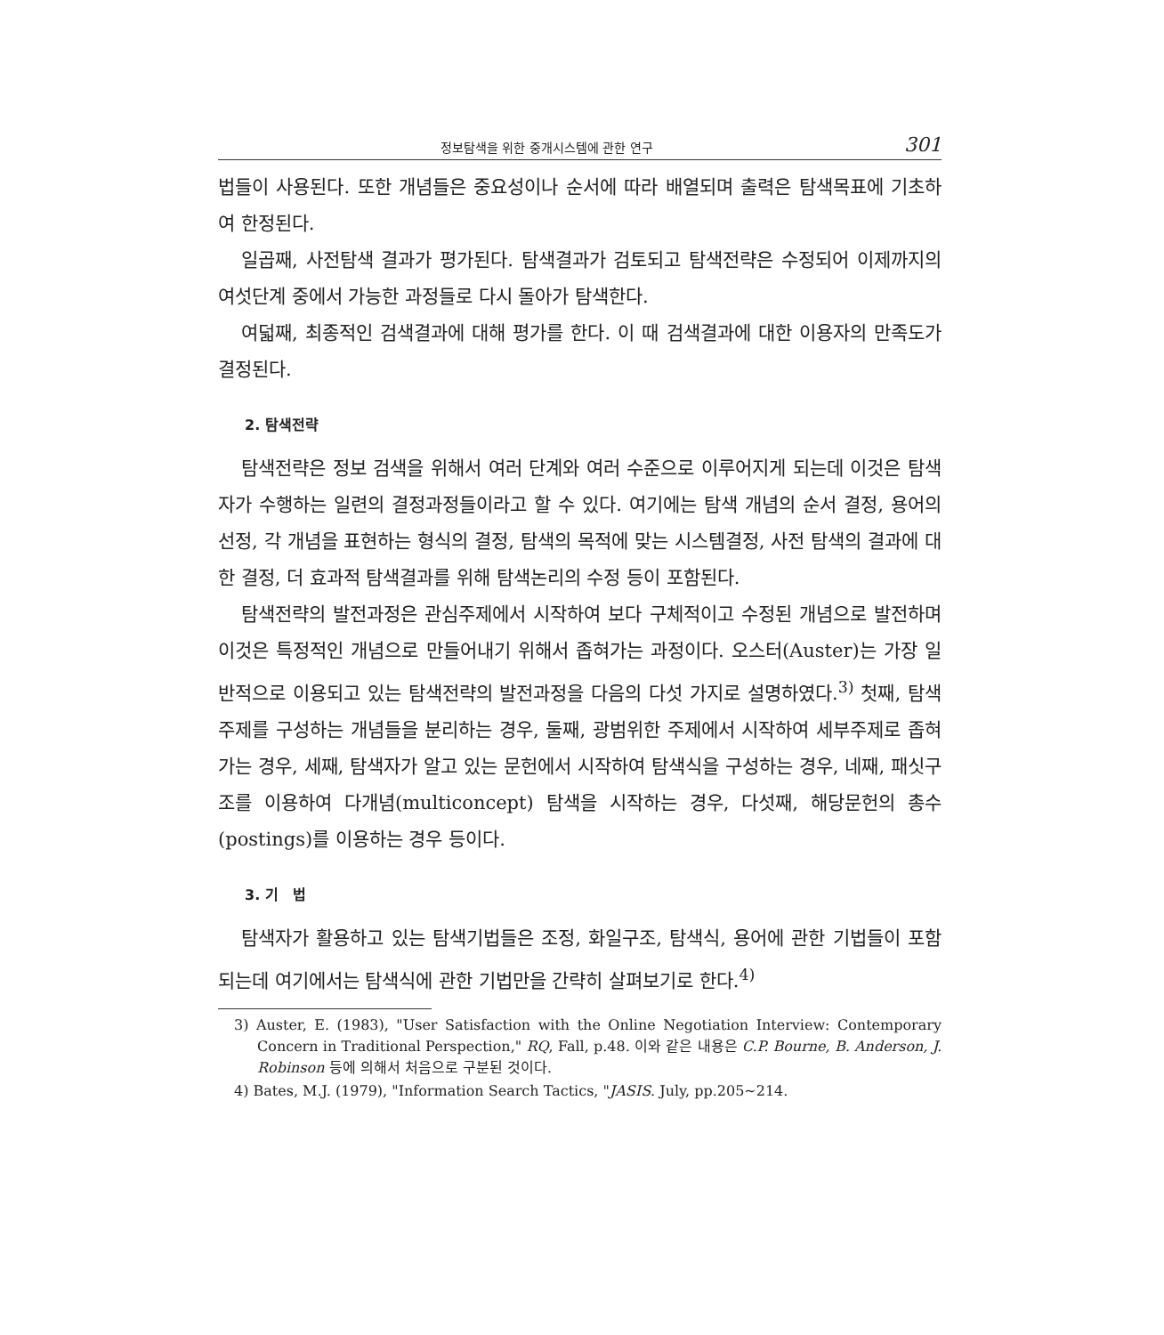정보탐색을 위한 중개시스템에 관한 연구 301
법들이 사용된다. 또한 개념들은 중요성이나 순서에 따라 배열되며 출력은 탐색목표에 기초하여 한정된다.
일곱째, 사전탐색 결과가 평가된다. 탐색결과가 검토되고 탐색전략은 수정되어 이제까지의 여섯단계 중에서 가능한 과정들로 다시 돌아가 탐색한다.
여덟째, 최종적인 검색결과에 대해 평가를 한다. 이 때 검색결과에 대한 이용자의 만족도가 결정된다.
2. 탐색전략
탐색전략은 정보 검색을 위해서 여러 단계와 여러 수준으로 이루어지게 되는데 이것은 탐색자가 수행하는 일련의 결정과정들이라고 할 수 있다. 여기에는 탐색 개념의 순서 결정, 용어의 선정, 각 개념을 표현하는 형식의 결정, 탐색의 목적에 맞는 시스템결정, 사전 탐색의 결과에 대한 결정, 더 효과적 탐색결과를 위해 탐색논리의 수정 등이 포함된다.
탐색전략의 발전과정은 관심주제에서 시작하여 보다 구체적이고 수정된 개념으로 발전하며 이것은 특정적인 개념으로 만들어내기 위해서 좁혀가는 과정이다. 오스터(Auster)는 가장 일반적으로 이용되고 있는 탐색전략의 발전과정을 다음의 다섯 가지로 설명하였다.<sup>3)</sup> 첫째, 탐색주제를 구성하는 개념들을 분리하는 경우, 둘째, 광범위한 주제에서 시작하여 세부주제로 좁혀가는 경우, 세째, 탐색자가 알고 있는 문헌에서 시작하여 탐색식을 구성하는 경우, 네째, 패싯구조를 이용하여 다개념(multiconcept) 탐색을 시작하는 경우, 다섯째, 해당문헌의 총수(postings)를 이용하는 경우 등이다.
3. 기 법
탐색자가 활용하고 있는 탐색기법들은 조정, 화일구조, 탐색식, 용어에 관한 기법들이 포함되는데 여기에서는 탐색식에 관한 기법만을 간략히 살펴보기로 한다.<sup>4)</sup>
3) Auster, E. (1983), "User Satisfaction with the Online Negotiation Interview: Contemporary Concern in Traditional Perspection," RQ, Fall, p.48. 이와 같은 내용은 C.P. Bourne, B. Anderson, J. Robinson 등에 의해서 처음으로 구분된 것이다.
4) Bates, M.J. (1979), "Information Search Tactics, "JASIS. July, pp.205~214.